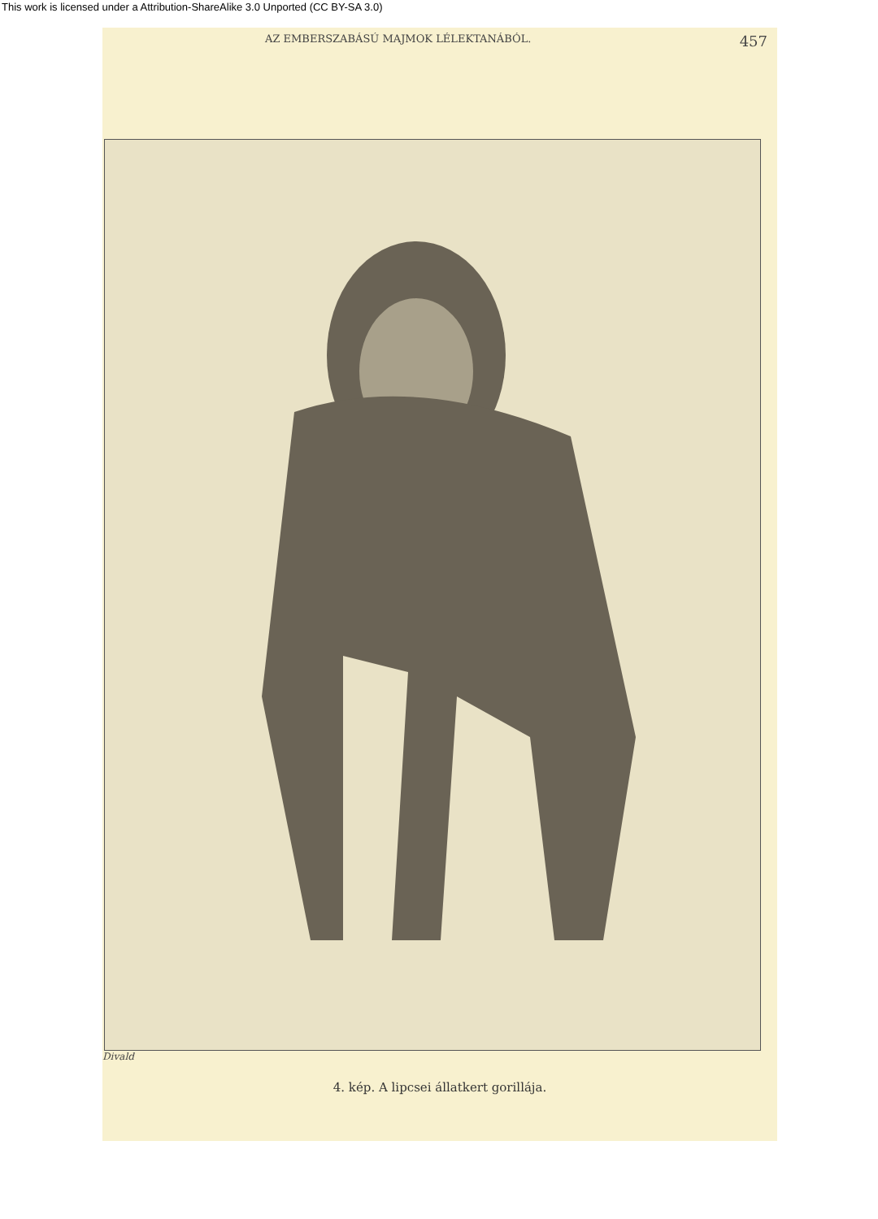This work is licensed under a Attribution-ShareAlike 3.0 Unported (CC BY-SA 3.0)
AZ EMBERSZABÁSÚ MAJMOK LÉLEKTANÁBÓL. 457
Divald
4. kép. A lipcsei állatkert gorillája.